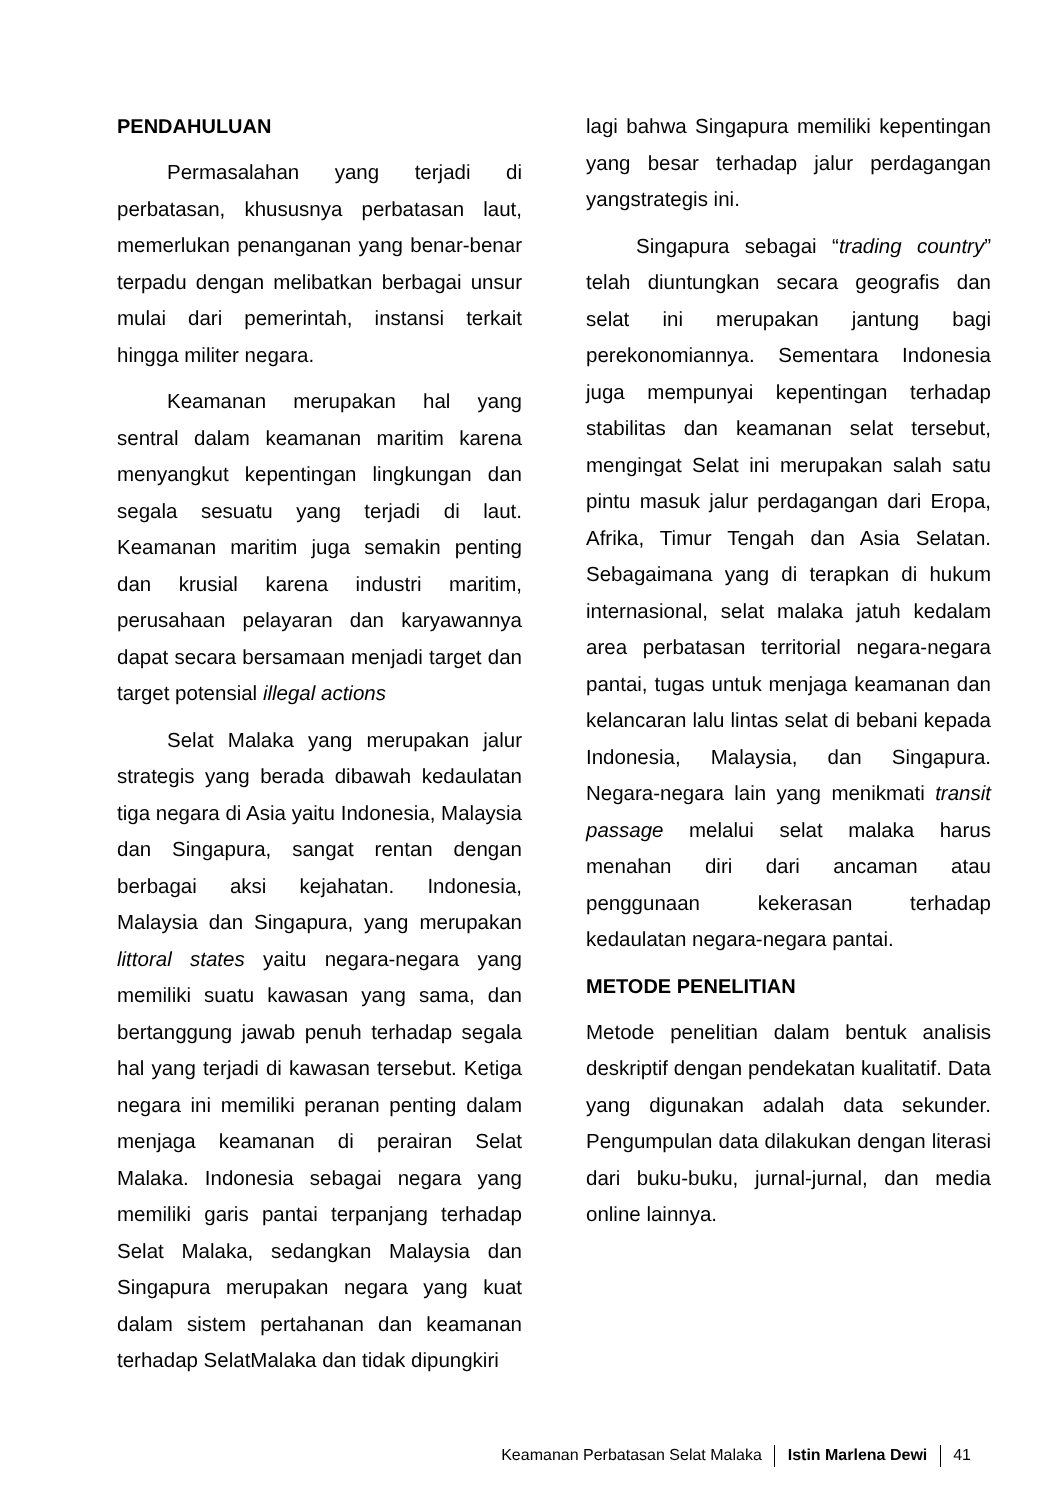PENDAHULUAN
Permasalahan yang terjadi di perbatasan, khususnya perbatasan laut, memerlukan penanganan yang benar-benar terpadu dengan melibatkan berbagai unsur mulai dari pemerintah, instansi terkait hingga militer negara.
Keamanan merupakan hal yang sentral dalam keamanan maritim karena menyangkut kepentingan lingkungan dan segala sesuatu yang terjadi di laut. Keamanan maritim juga semakin penting dan krusial karena industri maritim, perusahaan pelayaran dan karyawannya dapat secara bersamaan menjadi target dan target potensial illegal actions
Selat Malaka yang merupakan jalur strategis yang berada dibawah kedaulatan tiga negara di Asia yaitu Indonesia, Malaysia dan Singapura, sangat rentan dengan berbagai aksi kejahatan. Indonesia, Malaysia dan Singapura, yang merupakan littoral states yaitu negara-negara yang memiliki suatu kawasan yang sama, dan bertanggung jawab penuh terhadap segala hal yang terjadi di kawasan tersebut. Ketiga negara ini memiliki peranan penting dalam menjaga keamanan di perairan Selat Malaka. Indonesia sebagai negara yang memiliki garis pantai terpanjang terhadap Selat Malaka, sedangkan Malaysia dan Singapura merupakan negara yang kuat dalam sistem pertahanan dan keamanan terhadap SelatMalaka dan tidak dipungkiri
lagi bahwa Singapura memiliki kepentingan yang besar terhadap jalur perdagangan yangstrategis ini.
Singapura sebagai “trading country” telah diuntungkan secara geografis dan selat ini merupakan jantung bagi perekonomiannya. Sementara Indonesia juga mempunyai kepentingan terhadap stabilitas dan keamanan selat tersebut, mengingat Selat ini merupakan salah satu pintu masuk jalur perdagangan dari Eropa, Afrika, Timur Tengah dan Asia Selatan. Sebagaimana yang di terapkan di hukum internasional, selat malaka jatuh kedalam area perbatasan territorial negara-negara pantai, tugas untuk menjaga keamanan dan kelancaran lalu lintas selat di bebani kepada Indonesia, Malaysia, dan Singapura. Negara-negara lain yang menikmati transit passage melalui selat malaka harus menahan diri dari ancaman atau penggunaan kekerasan terhadap kedaulatan negara-negara pantai.
METODE PENELITIAN
Metode penelitian dalam bentuk analisis deskriptif dengan pendekatan kualitatif. Data yang digunakan adalah data sekunder. Pengumpulan data dilakukan dengan literasi dari buku-buku, jurnal-jurnal, dan media online lainnya.
Keamanan Perbatasan Selat Malaka Istin Marlena Dewi 41